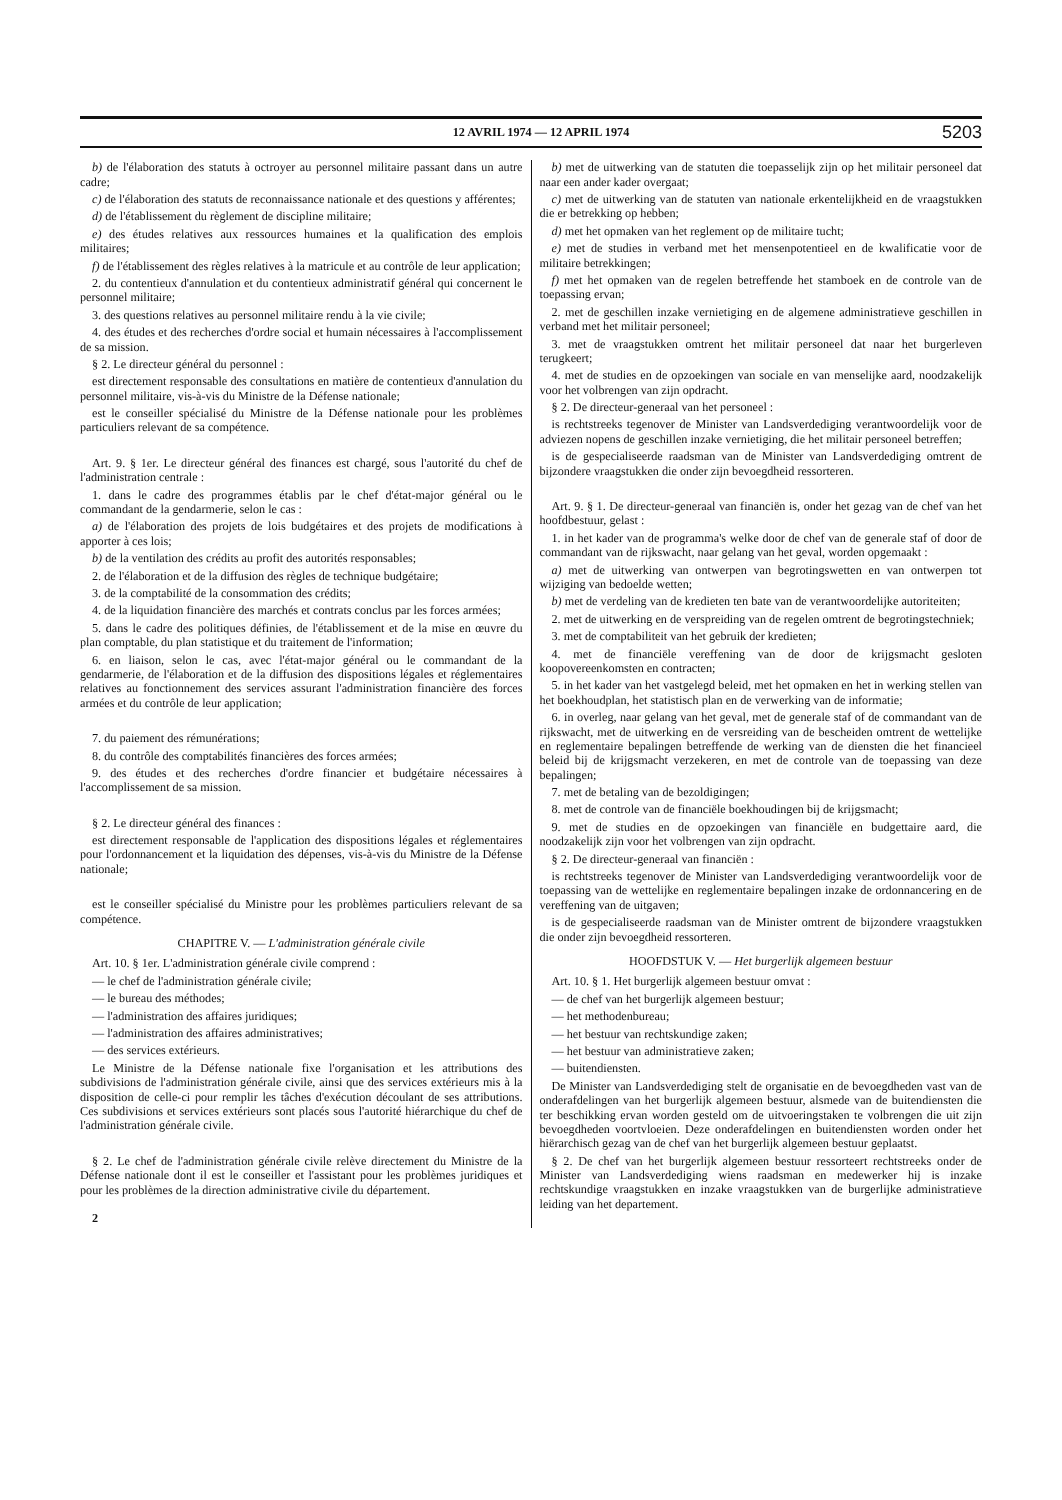12 AVRIL 1974 — 12 APRIL 1974 5203
b) de l'élaboration des statuts à octroyer au personnel militaire passant dans un autre cadre;
c) de l'élaboration des statuts de reconnaissance nationale et des questions y afférentes;
d) de l'établissement du règlement de discipline militaire;
e) des études relatives aux ressources humaines et la qualification des emplois militaires;
f) de l'établissement des règles relatives à la matricule et au contrôle de leur application;
2. du contentieux d'annulation et du contentieux administratif général qui concernent le personnel militaire;
3. des questions relatives au personnel militaire rendu à la vie civile;
4. des études et des recherches d'ordre social et humain nécessaires à l'accomplissement de sa mission.
§ 2. Le directeur général du personnel :
est directement responsable des consultations en matière de contentieux d'annulation du personnel militaire, vis-à-vis du Ministre de la Défense nationale;
est le conseiller spécialisé du Ministre de la Défense nationale pour les problèmes particuliers relevant de sa compétence.
Art. 9. § 1er. Le directeur général des finances est chargé, sous l'autorité du chef de l'administration centrale :
1. dans le cadre des programmes établis par le chef d'état-major général ou le commandant de la gendarmerie, selon le cas :
a) de l'élaboration des projets de lois budgétaires et des projets de modifications à apporter à ces lois;
b) de la ventilation des crédits au profit des autorités responsables;
2. de l'élaboration et de la diffusion des règles de technique budgétaire;
3. de la comptabilité de la consommation des crédits;
4. de la liquidation financière des marchés et contrats conclus par les forces armées;
5. dans le cadre des politiques définies, de l'établissement et de la mise en œuvre du plan comptable, du plan statistique et du traitement de l'information;
6. en liaison, selon le cas, avec l'état-major général ou le commandant de la gendarmerie, de l'élaboration et de la diffusion des dispositions légales et réglementaires relatives au fonctionnement des services assurant l'administration financière des forces armées et du contrôle de leur application;
7. du paiement des rémunérations;
8. du contrôle des comptabilités financières des forces armées;
9. des études et des recherches d'ordre financier et budgétaire nécessaires à l'accomplissement de sa mission.
§ 2. Le directeur général des finances :
est directement responsable de l'application des dispositions légales et réglementaires pour l'ordonnancement et la liquidation des dépenses, vis-à-vis du Ministre de la Défense nationale;
est le conseiller spécialisé du Ministre pour les problèmes particuliers relevant de sa compétence.
CHAPITRE V. — L'administration générale civile
Art. 10. § 1er. L'administration générale civile comprend :
— le chef de l'administration générale civile;
— le bureau des méthodes;
— l'administration des affaires juridiques;
— l'administration des affaires administratives;
— des services extérieurs.
Le Ministre de la Défense nationale fixe l'organisation et les attributions des subdivisions de l'administration générale civile, ainsi que des services extérieurs mis à la disposition de celle-ci pour remplir les tâches d'exécution découlant de ses attributions. Ces subdivisions et services extérieurs sont placés sous l'autorité hiérarchique du chef de l'administration générale civile.
§ 2. Le chef de l'administration générale civile relève directement du Ministre de la Défense nationale dont il est le conseiller et l'assistant pour les problèmes juridiques et pour les problèmes de la direction administrative civile du département.
2
b) met de uitwerking van de statuten die toepasselijk zijn op het militair personeel dat naar een ander kader overgaat;
c) met de uitwerking van de statuten van nationale erkentelijkheid en de vraagstukken die er betrekking op hebben;
d) met het opmaken van het reglement op de militaire tucht;
e) met de studies in verband met het mensenpotentieel en de kwalificatie voor de militaire betrekkingen;
f) met het opmaken van de regelen betreffende het stamboek en de controle van de toepassing ervan;
2. met de geschillen inzake vernietiging en de algemene administratieve geschillen in verband met het militair personeel;
3. met de vraagstukken omtrent het militair personeel dat naar het burgerleven terugkeert;
4. met de studies en de opzoekingen van sociale en van menselijke aard, noodzakelijk voor het volbrengen van zijn opdracht.
§ 2. De directeur-generaal van het personeel :
is rechtstreeks tegenover de Minister van Landsverdediging verantwoordelijk voor de adviezen nopens de geschillen inzake vernietiging, die het militair personeel betreffen;
is de gespecialiseerde raadsman van de Minister van Landsverdediging omtrent de bijzondere vraagstukken die onder zijn bevoegdheid ressorteren.
Art. 9. § 1. De directeur-generaal van financiën is, onder het gezag van de chef van het hoofdbestuur, gelast :
1. in het kader van de programma's welke door de chef van de generale staf of door de commandant van de rijkswacht, naar gelang van het geval, worden opgemaakt :
a) met de uitwerking van ontwerpen van begrotingswetten en van ontwerpen tot wijziging van bedoelde wetten;
b) met de verdeling van de kredieten ten bate van de verantwoordelijke autoriteiten;
2. met de uitwerking en de verspreiding van de regelen omtrent de begrotingstechniek;
3. met de comptabiliteit van het gebruik der kredieten;
4. met de financiële vereffening van de door de krijgsmacht gesloten koopovereenkomsten en contracten;
5. in het kader van het vastgelegd beleid, met het opmaken en het in werking stellen van het boekhoudplan, het statistisch plan en de verwerking van de informatie;
6. in overleg, naar gelang van het geval, met de generale staf of de commandant van de rijkswacht, met de uitwerking en de versreiding van de bescheiden omtrent de wettelijke en reglementaire bepalingen betreffende de werking van de diensten die het financieel beleid bij de krijgsmacht verzekeren, en met de controle van de toepassing van deze bepalingen;
7. met de betaling van de bezoldigingen;
8. met de controle van de financiële boekhoudingen bij de krijgsmacht;
9. met de studies en de opzoekingen van financiële en budgettaire aard, die noodzakelijk zijn voor het volbrengen van zijn opdracht.
§ 2. De directeur-generaal van financiën :
is rechtstreeks tegenover de Minister van Landsverdediging verantwoordelijk voor de toepassing van de wettelijke en reglementaire bepalingen inzake de ordonnancering en de vereffening van de uitgaven;
is de gespecialiseerde raadsman van de Minister omtrent de bijzondere vraagstukken die onder zijn bevoegdheid ressorteren.
HOOFDSTUK V. — Het burgerlijk algemeen bestuur
Art. 10. § 1. Het burgerlijk algemeen bestuur omvat :
— de chef van het burgerlijk algemeen bestuur;
— het methodenbureau;
— het bestuur van rechtskundige zaken;
— het bestuur van administratieve zaken;
— buitendiensten.
De Minister van Landsverdediging stelt de organisatie en de bevoegdheden vast van de onderafdelingen van het burgerlijk algemeen bestuur, alsmede van de buitendiensten die ter beschikking ervan worden gesteld om de uitvoeringstaken te volbrengen die uit zijn bevoegdheden voortvloeien. Deze onderafdelingen en buitendiensten worden onder het hiërarchisch gezag van de chef van het burgerlijk algemeen bestuur geplaatst.
§ 2. De chef van het burgerlijk algemeen bestuur ressorteert rechtstreeks onder de Minister van Landsverdediging wiens raadsman en medewerker hij is inzake rechtskundige vraagstukken en inzake vraagstukken van de burgerlijke administratieve leiding van het departement.